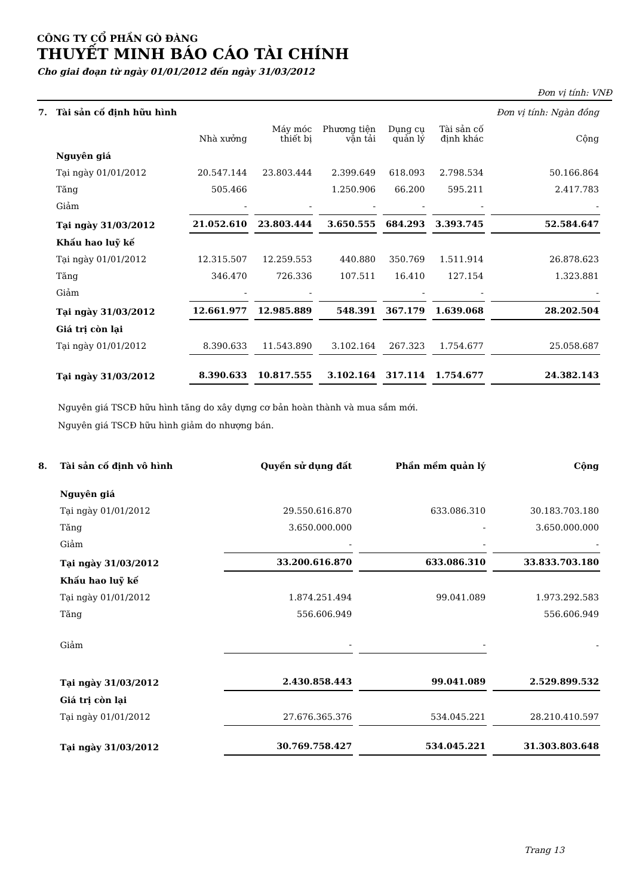CÔNG TY CỔ PHẦN GÒ ĐÀNG
THUYẾT MINH BÁO CÁO TÀI CHÍNH
Cho giai đoạn từ ngày 01/01/2012 đến ngày 31/03/2012
Đơn vị tính: VNĐ
| 7. | Tài sản cố định hữu hình | | | | | | Đơn vị tính: Ngàn đồng |
| | | Nhà xưởng | Máy móc thiết bị | Phương tiện vận tải | Dụng cụ quản lý | Tài sản cố định khác | Cộng |
| | Nguyên giá | | | | | | |
| | Tại ngày 01/01/2012 | 20.547.144 | 23.803.444 | 2.399.649 | 618.093 | 2.798.534 | 50.166.864 |
| | Tăng | 505.466 | | 1.250.906 | 66.200 | 595.211 | 2.417.783 |
| | Giảm | - | - | - | - | - | - |
| | Tại ngày 31/03/2012 | 21.052.610 | 23.803.444 | 3.650.555 | 684.293 | 3.393.745 | 52.584.647 |
| | Khấu hao luỹ kế | | | | | | |
| | Tại ngày 01/01/2012 | 12.315.507 | 12.259.553 | 440.880 | 350.769 | 1.511.914 | 26.878.623 |
| | Tăng | 346.470 | 726.336 | 107.511 | 16.410 | 127.154 | 1.323.881 |
| | Giảm | - | - | | - | - | - |
| | Tại ngày 31/03/2012 | 12.661.977 | 12.985.889 | 548.391 | 367.179 | 1.639.068 | 28.202.504 |
| | Giá trị còn lại | | | | | | |
| | Tại ngày 01/01/2012 | 8.390.633 | 11.543.890 | 3.102.164 | 267.323 | 1.754.677 | 25.058.687 |
| | Tại ngày 31/03/2012 | 8.390.633 | 10.817.555 | 3.102.164 | 317.114 | 1.754.677 | 24.382.143 |
Nguyên giá TSCĐ hữu hình tăng do xây dựng cơ bản hoàn thành và mua sắm mới.
Nguyên giá TSCĐ hữu hình giảm do nhượng bán.
| 8. | Tài sản cố định vô hình | Quyền sử dụng đất | Phần mềm quản lý | Cộng |
| | Nguyên giá | | | |
| | Tại ngày 01/01/2012 | 29.550.616.870 | 633.086.310 | 30.183.703.180 |
| | Tăng | 3.650.000.000 | - | 3.650.000.000 |
| | Giảm | - | - | - |
| | Tại ngày 31/03/2012 | 33.200.616.870 | 633.086.310 | 33.833.703.180 |
| | Khấu hao luỹ kế | | | |
| | Tại ngày 01/01/2012 | 1.874.251.494 | 99.041.089 | 1.973.292.583 |
| | Tăng | 556.606.949 | | 556.606.949 |
| | Giảm | - | - | - |
| | Tại ngày 31/03/2012 | 2.430.858.443 | 99.041.089 | 2.529.899.532 |
| | Giá trị còn lại | | | |
| | Tại ngày 01/01/2012 | 27.676.365.376 | 534.045.221 | 28.210.410.597 |
| | Tại ngày 31/03/2012 | 30.769.758.427 | 534.045.221 | 31.303.803.648 |
Trang 13